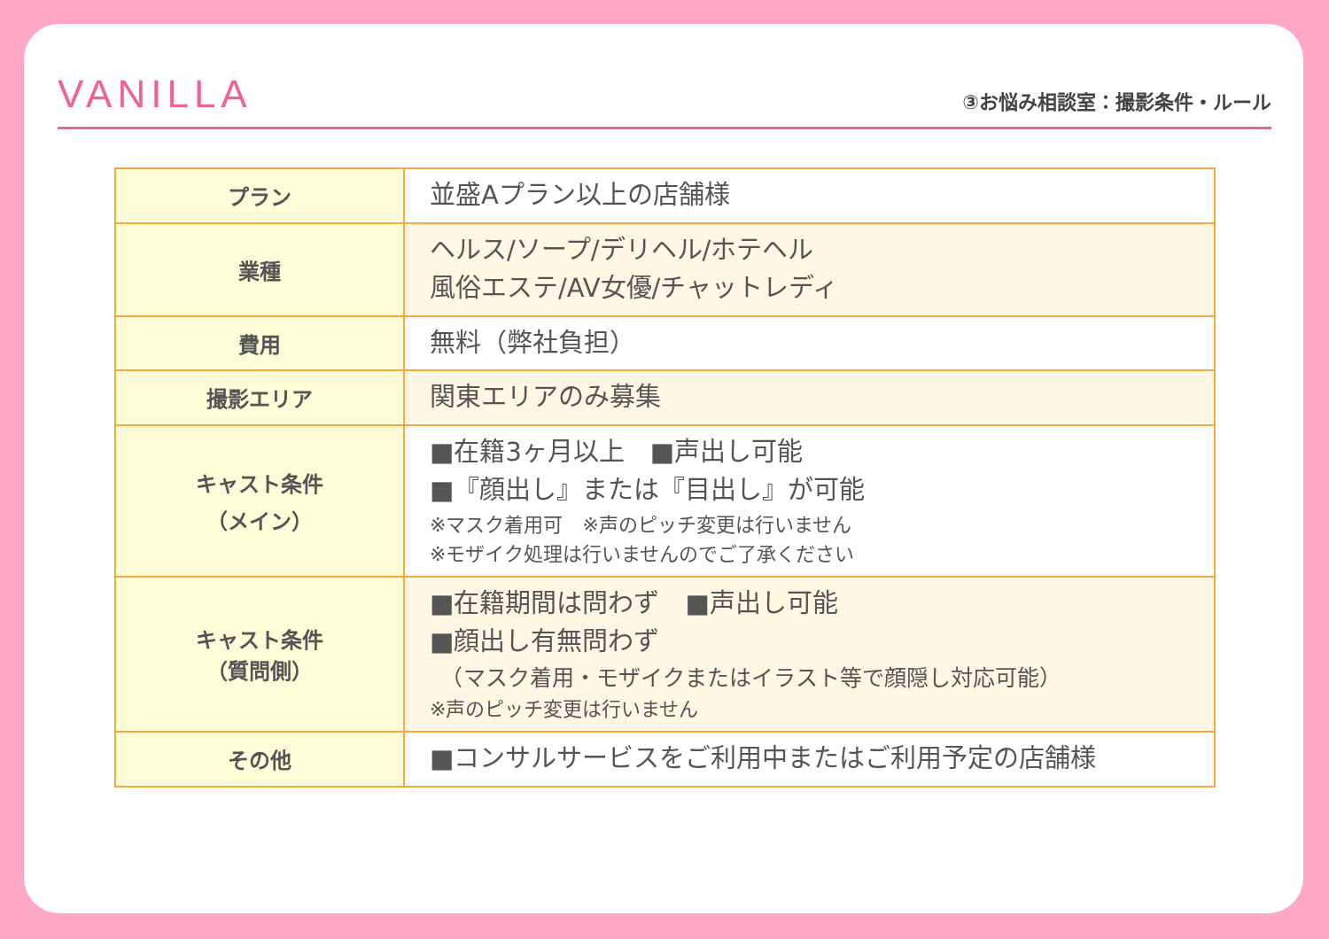VANILLA
③お悩み相談室：撮影条件・ルール
| プラン | 並盛Aプラン以上の店舗様 |
| 業種 | ヘルス/ソープ/デリヘル/ホテヘル 風俗エステ/AV女優/チャットレディ |
| 費用 | 無料（弊社負担） |
| 撮影エリア | 関東エリアのみ募集 |
| キャスト条件 （メイン） | ■在籍3ヶ月以上 ■声出し可能 ■『顔出し』または『目出し』が可能 ※マスク着用可 ※声のピッチ変更は行いません ※モザイク処理は行いませんのでご了承ください |
| キャスト条件 （質問側） | ■在籍期間は問わず ■声出し可能 ■顔出し有無問わず （マスク着用・モザイクまたはイラスト等で顔隠し対応可能） ※声のピッチ変更は行いません |
| その他 | ■コンサルサービスをご利用中またはご利用予定の店舗様 |